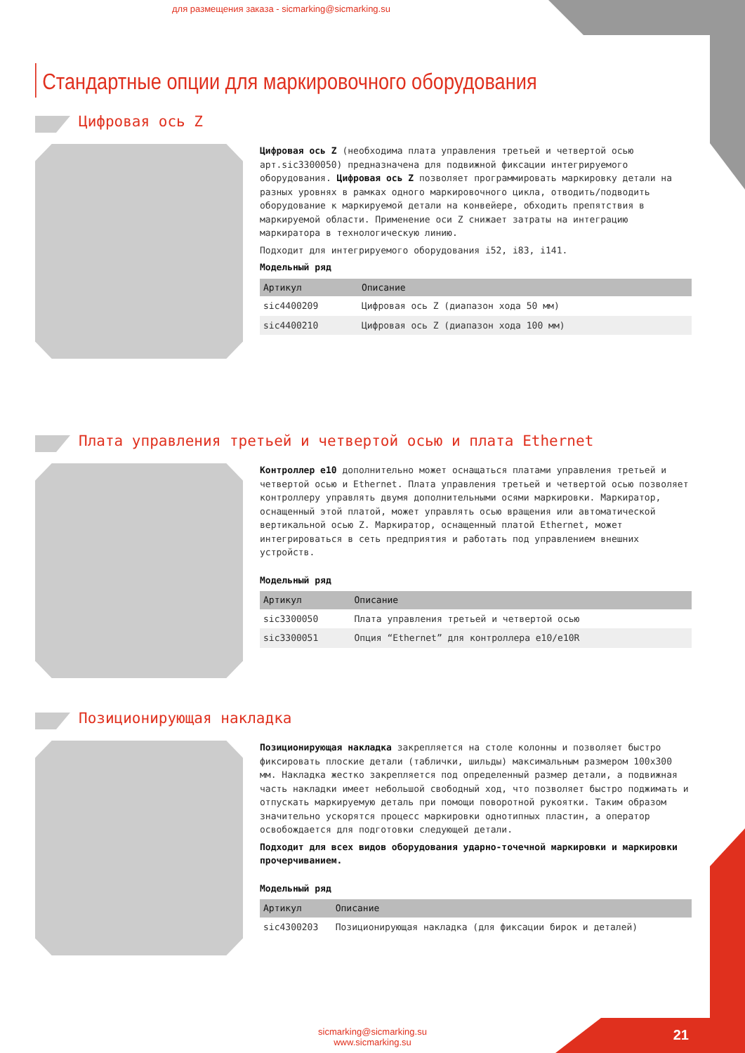для размещения заказа - sicmarking@sicmarking.su
Стандартные опции для маркировочного оборудования
Цифровая ось Z
Цифровая ось Z (необходима плата управления третьей и четвертой осью арт.sic3300050) предназначена для подвижной фиксации интегрируемого оборудования. Цифровая ось Z позволяет программировать маркировку детали на разных уровнях в рамках одного маркировочного цикла, отводить/подводить оборудование к маркируемой детали на конвейере, обходить препятствия в маркируемой области. Применение оси Z снижает затраты на интеграцию маркиратора в технологическую линию.
Подходит для интегрируемого оборудования i52, i83, i141.
Модельный ряд
| Артикул | Описание |
| --- | --- |
| sic4400209 | Цифровая ось Z (диапазон хода 50 мм) |
| sic4400210 | Цифровая ось Z (диапазон хода 100 мм) |
Плата управления третьей и четвертой осью и плата Ethernet
Контроллер e10 дополнительно может оснащаться платами управления третьей и четвертой осью и Ethernet. Плата управления третьей и четвертой осью позволяет контроллеру управлять двумя дополнительными осями маркировки. Маркиратор, оснащенный этой платой, может управлять осью вращения или автоматической вертикальной осью Z. Маркиратор, оснащенный платой Ethernet, может интегрироваться в сеть предприятия и работать под управлением внешних устройств.
Модельный ряд
| Артикул | Описание |
| --- | --- |
| sic3300050 | Плата управления третьей и четвертой осью |
| sic3300051 | Опция “Ethernet” для контроллера e10/e10R |
Позиционирующая накладка
Позиционирующая накладка закрепляется на столе колонны и позволяет быстро фиксировать плоские детали (таблички, шильды) максимальным размером 100х300 мм. Накладка жестко закрепляется под определенный размер детали, а подвижная часть накладки имеет небольшой свободный ход, что позволяет быстро поджимать и отпускать маркируемую деталь при помощи поворотной рукоятки. Таким образом значительно ускорятся процесс маркировки однотипных пластин, а оператор освобождается для подготовки следующей детали.
Подходит для всех видов оборудования ударно-точечной маркировки и маркировки прочерчиванием.
Модельный ряд
| Артикул | Описание |
| --- | --- |
| sic4300203 | Позиционирующая накладка (для фиксации бирок и деталей) |
sicmarking@sicmarking.su
www.sicmarking.su
21